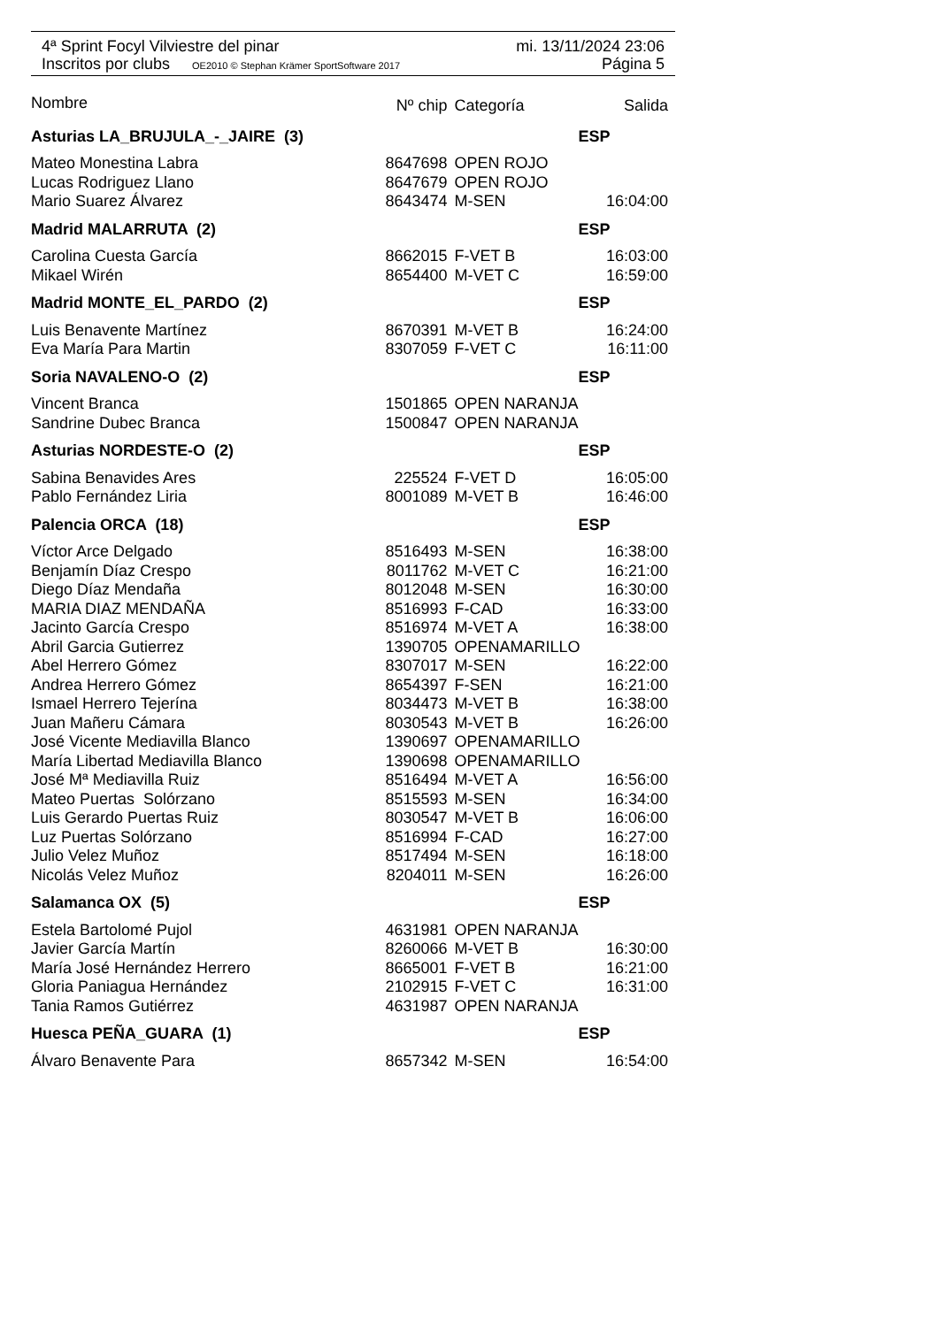4ª Sprint Focyl Vilviestre del pinar mi. 13/11/2024 23:06
Inscritos por clubs OE2010 © Stephan Krämer SportSoftware 2017 Página 5
| Nombre | Nº chip | Categoría | Salida |
| --- | --- | --- | --- |
| Asturias LA_BRUJULA_-_JAIRE (3) | | ESP | |
| Mateo Monestina Labra | 8647698 | OPEN ROJO | |
| Lucas Rodriguez Llano | 8647679 | OPEN ROJO | |
| Mario Suarez Álvarez | 8643474 | M-SEN | 16:04:00 |
| Madrid MALARRUTA (2) | | ESP | |
| Carolina Cuesta García | 8662015 | F-VET B | 16:03:00 |
| Mikael Wirén | 8654400 | M-VET C | 16:59:00 |
| Madrid MONTE_EL_PARDO (2) | | ESP | |
| Luis Benavente Martínez | 8670391 | M-VET B | 16:24:00 |
| Eva María Para Martin | 8307059 | F-VET C | 16:11:00 |
| Soria NAVALENO-O (2) | | ESP | |
| Vincent Branca | 1501865 | OPEN NARANJA | |
| Sandrine Dubec Branca | 1500847 | OPEN NARANJA | |
| Asturias NORDESTE-O (2) | | ESP | |
| Sabina Benavides Ares | 225524 | F-VET D | 16:05:00 |
| Pablo Fernández Liria | 8001089 | M-VET B | 16:46:00 |
| Palencia ORCA (18) | | ESP | |
| Víctor Arce Delgado | 8516493 | M-SEN | 16:38:00 |
| Benjamín Díaz Crespo | 8011762 | M-VET C | 16:21:00 |
| Diego Díaz Mendaña | 8012048 | M-SEN | 16:30:00 |
| MARIA DIAZ MENDAÑA | 8516993 | F-CAD | 16:33:00 |
| Jacinto García Crespo | 8516974 | M-VET A | 16:38:00 |
| Abril Garcia Gutierrez | 1390705 | OPENAMARILLO | |
| Abel Herrero Gómez | 8307017 | M-SEN | 16:22:00 |
| Andrea Herrero Gómez | 8654397 | F-SEN | 16:21:00 |
| Ismael Herrero Tejerína | 8034473 | M-VET B | 16:38:00 |
| Juan Mañeru Cámara | 8030543 | M-VET B | 16:26:00 |
| José Vicente Mediavilla Blanco | 1390697 | OPENAMARILLO | |
| María Libertad Mediavilla Blanco | 1390698 | OPENAMARILLO | |
| José Mª Mediavilla Ruiz | 8516494 | M-VET A | 16:56:00 |
| Mateo Puertas Solórzano | 8515593 | M-SEN | 16:34:00 |
| Luis Gerardo Puertas Ruiz | 8030547 | M-VET B | 16:06:00 |
| Luz Puertas Solórzano | 8516994 | F-CAD | 16:27:00 |
| Julio Velez Muñoz | 8517494 | M-SEN | 16:18:00 |
| Nicolás Velez Muñoz | 8204011 | M-SEN | 16:26:00 |
| Salamanca OX (5) | | ESP | |
| Estela Bartolomé Pujol | 4631981 | OPEN NARANJA | |
| Javier García Martín | 8260066 | M-VET B | 16:30:00 |
| María José Hernández Herrero | 8665001 | F-VET B | 16:21:00 |
| Gloria Paniagua Hernández | 2102915 | F-VET C | 16:31:00 |
| Tania Ramos Gutiérrez | 4631987 | OPEN NARANJA | |
| Huesca PEÑA_GUARA (1) | | ESP | |
| Álvaro Benavente Para | 8657342 | M-SEN | 16:54:00 |